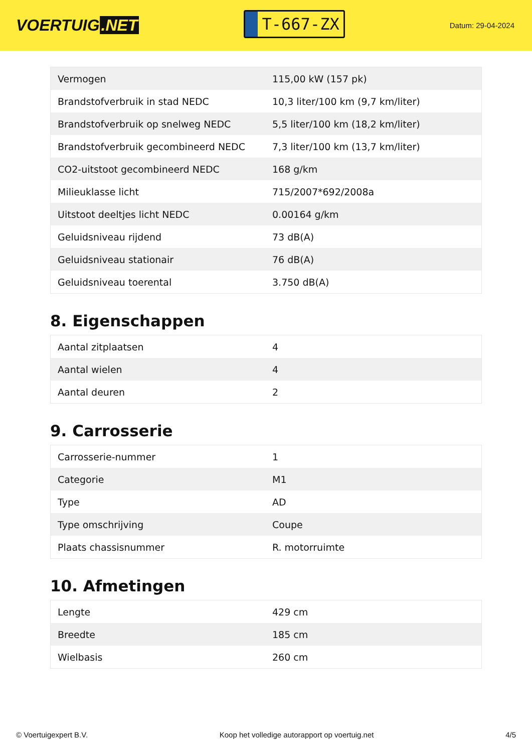VOERTUIG.NET
T-667-ZX
Datum: 29-04-2024
| Vermogen | 115,00 kW (157 pk) |
| Brandstofverbruik in stad NEDC | 10,3 liter/100 km (9,7 km/liter) |
| Brandstofverbruik op snelweg NEDC | 5,5 liter/100 km (18,2 km/liter) |
| Brandstofverbruik gecombineerd NEDC | 7,3 liter/100 km (13,7 km/liter) |
| CO2-uitstoot gecombineerd NEDC | 168 g/km |
| Milieuklasse licht | 715/2007*692/2008a |
| Uitstoot deeltjes licht NEDC | 0.00164 g/km |
| Geluidsniveau rijdend | 73 dB(A) |
| Geluidsniveau stationair | 76 dB(A) |
| Geluidsniveau toerental | 3.750 dB(A) |
8. Eigenschappen
| Aantal zitplaatsen | 4 |
| Aantal wielen | 4 |
| Aantal deuren | 2 |
9. Carrosserie
| Carrosserie-nummer | 1 |
| Categorie | M1 |
| Type | AD |
| Type omschrijving | Coupe |
| Plaats chassisnummer | R. motorruimte |
10. Afmetingen
| Lengte | 429 cm |
| Breedte | 185 cm |
| Wielbasis | 260 cm |
© Voertuigexpert B.V. Koop het volledige autorapport op voertuig.net 4/5